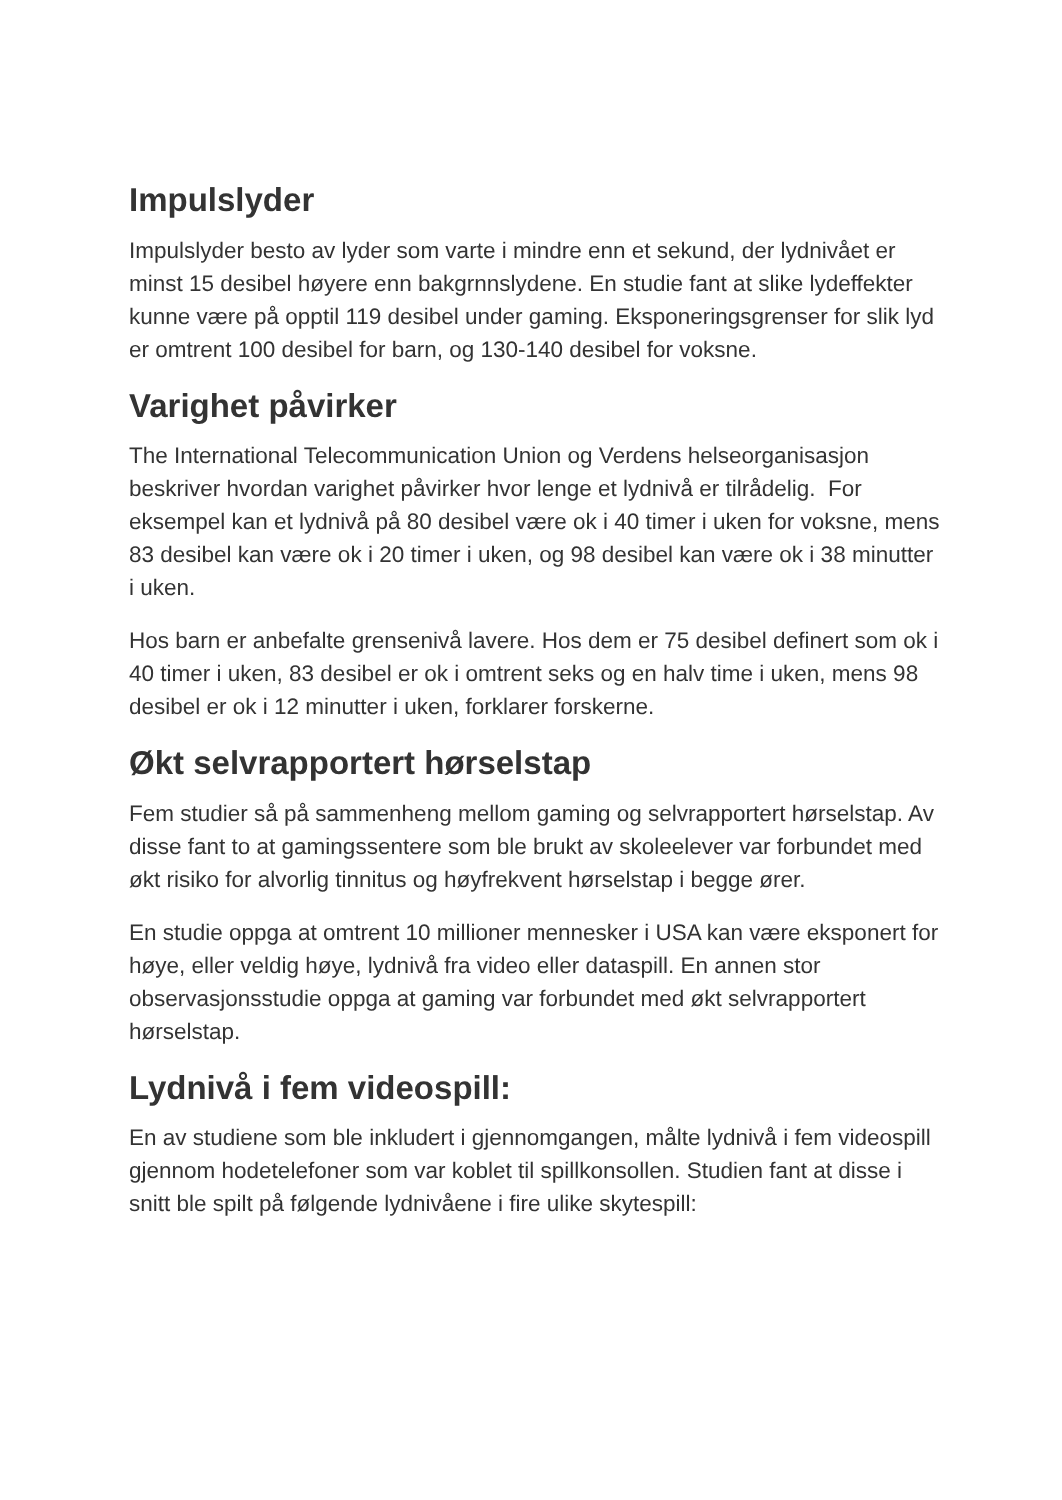Impulslyder
Impulslyder besto av lyder som varte i mindre enn et sekund, der lydnivået er minst 15 desibel høyere enn bakgrnnslydene. En studie fant at slike lydeffekter kunne være på opptil 119 desibel under gaming. Eksponeringsgrenser for slik lyd er omtrent 100 desibel for barn, og 130-140 desibel for voksne.
Varighet påvirker
The International Telecommunication Union og Verdens helseorganisasjon beskriver hvordan varighet påvirker hvor lenge et lydnivå er tilrådelig. For eksempel kan et lydnivå på 80 desibel være ok i 40 timer i uken for voksne, mens 83 desibel kan være ok i 20 timer i uken, og 98 desibel kan være ok i 38 minutter i uken.
Hos barn er anbefalte grensenivå lavere. Hos dem er 75 desibel definert som ok i 40 timer i uken, 83 desibel er ok i omtrent seks og en halv time i uken, mens 98 desibel er ok i 12 minutter i uken, forklarer forskerne.
Økt selvrapportert hørselstap
Fem studier så på sammenheng mellom gaming og selvrapportert hørselstap. Av disse fant to at gamingssentere som ble brukt av skoleelever var forbundet med økt risiko for alvorlig tinnitus og høyfrekvent hørselstap i begge ører.
En studie oppga at omtrent 10 millioner mennesker i USA kan være eksponert for høye, eller veldig høye, lydnivå fra video eller dataspill. En annen stor observasjonsstudie oppga at gaming var forbundet med økt selvrapportert hørselstap.
Lydnivå i fem videospill:
En av studiene som ble inkludert i gjennomgangen, målte lydnivå i fem videospill gjennom hodetelefoner som var koblet til spillkonsollen. Studien fant at disse i snitt ble spilt på følgende lydnivåene i fire ulike skytespill: